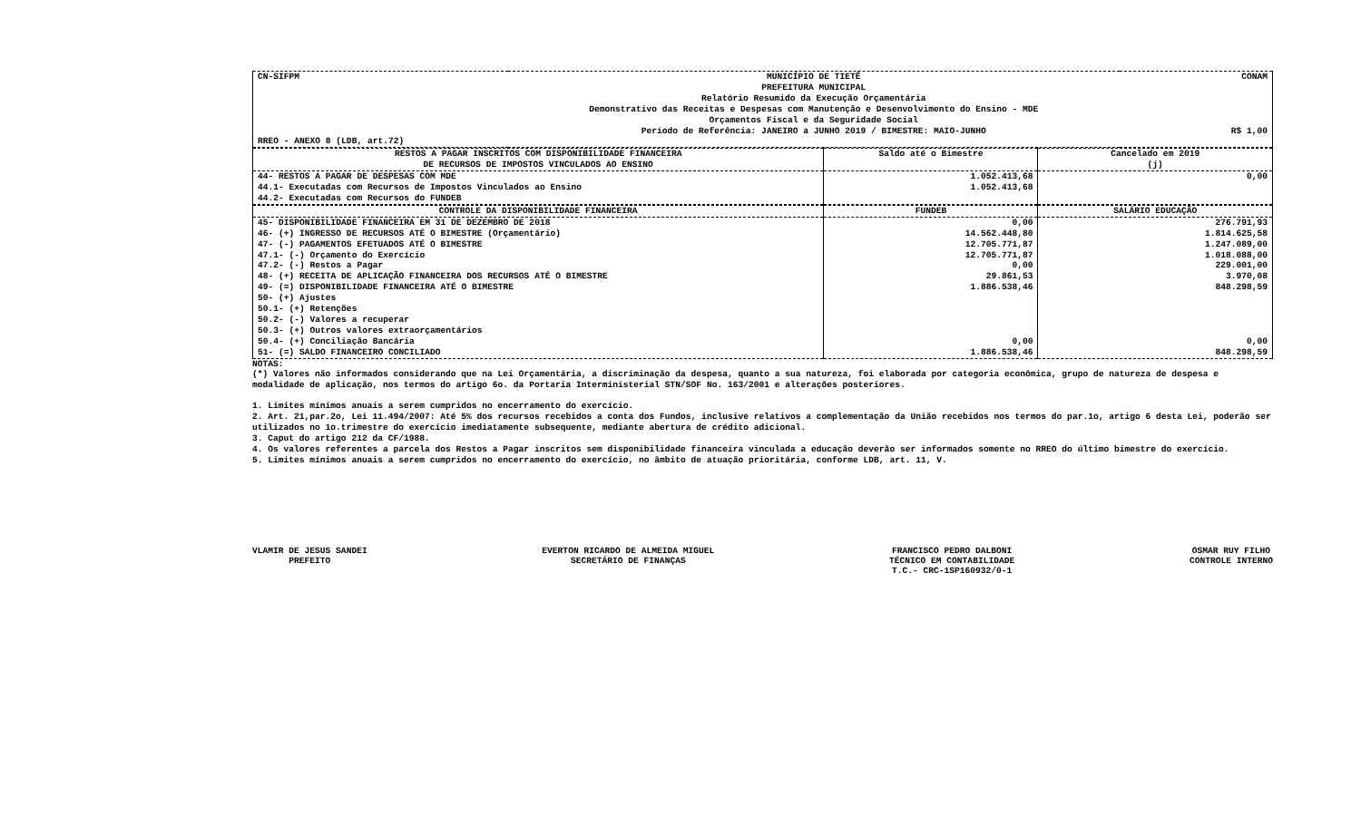| CN-SIFPM | MUNICÍPIO DE TIETÊ PREFEITURA MUNICIPAL Relatório Resumido da Execução Orçamentária Demonstrativo das Receitas e Despesas com Manutenção e Desenvolvimento do Ensino - MDE Orçamentos Fiscal e da Seguridade Social Período de Referência: JANEIRO a JUNHO 2019 / BIMESTRE: MAIO-JUNHO | CONAM R$ 1,00 |
| RREO - ANEXO 8 (LDB, art.72) | | |
| RESTOS A PAGAR INSCRITOS COM DISPONIBILIDADE FINANCEIRA DE RECURSOS DE IMPOSTOS VINCULADOS AO ENSINO | Saldo até o Bimestre | Cancelado em 2019 (j) |
| 44- RESTOS A PAGAR DE DESPESAS COM MDE | 1.052.413,68 | 0,00 |
| 44.1- Executadas com Recursos de Impostos Vinculados ao Ensino | 1.052.413,68 | |
| 44.2- Executadas com Recursos do FUNDEB | | |
| CONTROLE DA DISPONIBILIDADE FINANCEIRA | FUNDEB | SALÁRIO EDUCAÇÃO |
| 45- DISPONIBILIDADE FINANCEIRA EM 31 DE DEZEMBRO DE 2018 | 0,00 | 276.791,93 |
| 46- (+) INGRESSO DE RECURSOS ATÉ O BIMESTRE (Orçamentário) | 14.562.448,80 | 1.814.625,58 |
| 47- (-) PAGAMENTOS EFETUADOS ATÉ O BIMESTRE | 12.705.771,87 | 1.247.089,00 |
| 47.1- (-) Orçamento do Exercício | 12.705.771,87 | 1.018.088,00 |
| 47.2- (-) Restos a Pagar | 0,00 | 229.001,00 |
| 48- (+) RECEITA DE APLICAÇÃO FINANCEIRA DOS RECURSOS ATÉ O BIMESTRE | 29.861,53 | 3.970,08 |
| 49- (=) DISPONIBILIDADE FINANCEIRA ATÉ O BIMESTRE | 1.886.538,46 | 848.298,59 |
| 50- (+) Ajustes | | |
| 50.1- (+) Retenções | | |
| 50.2- (-) Valores a recuperar | | |
| 50.3- (+) Outros valores extraorçamentários | | |
| 50.4- (+) Conciliação Bancária | 0,00 | 0,00 |
| 51- (=) SALDO FINANCEIRO CONCILIADO | 1.886.538,46 | 848.298,59 |
NOTAS:
(*) Valores não informados considerando que na Lei Orçamentária, a discriminação da despesa, quanto a sua natureza, foi elaborada por categoria econômica, grupo de natureza de despesa e modalidade de aplicação, nos termos do artigo 6o. da Portaria Interministerial STN/SOF No. 163/2001 e alterações posteriores.
1. Limites mínimos anuais a serem cumpridos no encerramento do exercício.
2. Art. 21,par.2o, Lei 11.494/2007: Até 5% dos recursos recebidos a conta dos Fundos, inclusive relativos a complementação da União recebidos nos termos do par.1o, artigo 6 desta Lei, poderão ser utilizados no 1o.trimestre do exercício imediatamente subsequente, mediante abertura de crédito adicional.
3. Caput do artigo 212 da CF/1988.
4. Os valores referentes a parcela dos Restos a Pagar inscritos sem disponibilidade financeira vinculada a educação deverão ser informados somente no RREO do último bimestre do exercício.
5. Limites mínimos anuais a serem cumpridos no encerramento do exercício, no âmbito de atuação prioritária, conforme LDB, art. 11, V.
VLAMIR DE JESUS SANDEI
PREFEITO
EVERTON RICARDO DE ALMEIDA MIGUEL
SECRETÁRIO DE FINANÇAS
FRANCISCO PEDRO DALBONI
TÉCNICO EM CONTABILIDADE
T.C.- CRC-1SP160932/0-1
OSMAR RUY FILHO
CONTROLE INTERNO